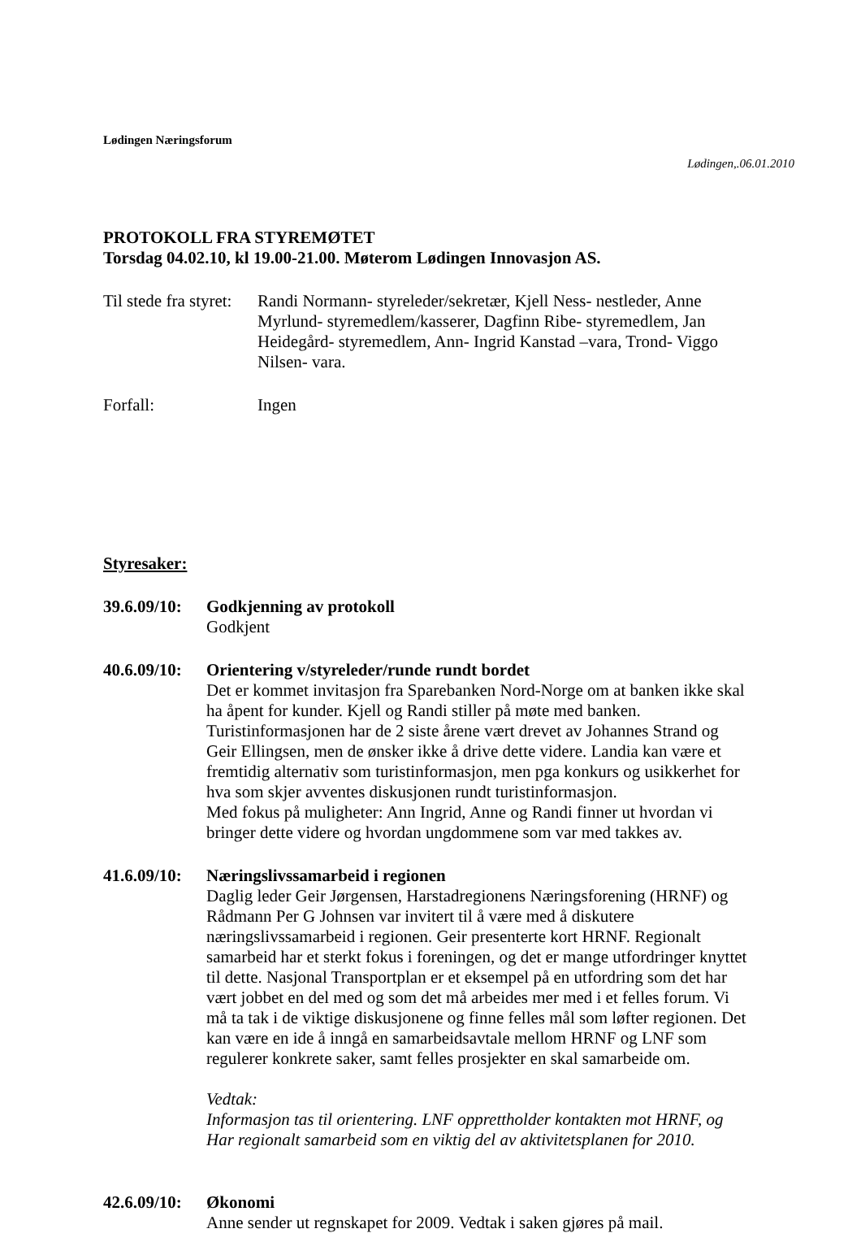Lødingen Næringsforum
Lødingen,.06.01.2010
PROTOKOLL FRA STYREMØTET
Torsdag 04.02.10, kl 19.00-21.00. Møterom Lødingen Innovasjon AS.
Til stede fra styret:
Randi Normann- styreleder/sekretær, Kjell Ness- nestleder, Anne Myrlund- styremedlem/kasserer, Dagfinn Ribe- styremedlem, Jan Heidegård- styremedlem, Ann- Ingrid Kanstad –vara, Trond- Viggo Nilsen- vara.
Forfall: Ingen
Styresaker:
39.6.09/10:
Godkjenning av protokoll
Godkjent
40.6.09/10:
Orientering v/styreleder/runde rundt bordet
Det er kommet invitasjon fra Sparebanken Nord-Norge om at banken ikke skal ha åpent for kunder. Kjell og Randi stiller på møte med banken.
Turistinformasjonen har de 2 siste årene vært drevet av Johannes Strand og Geir Ellingsen, men de ønsker ikke å drive dette videre. Landia kan være et fremtidig alternativ som turistinformasjon, men pga konkurs og usikkerhet for hva som skjer avventes diskusjonen rundt turistinformasjon.
Med fokus på muligheter: Ann Ingrid, Anne og Randi finner ut hvordan vi bringer dette videre og hvordan ungdommene som var med takkes av.
41.6.09/10:
Næringslivssamarbeid i regionen
Daglig leder Geir Jørgensen, Harstadregionens Næringsforening (HRNF) og Rådmann Per G Johnsen var invitert til å være med å diskutere næringslivssamarbeid i regionen. Geir presenterte kort HRNF. Regionalt samarbeid har et sterkt fokus i foreningen, og det er mange utfordringer knyttet til dette. Nasjonal Transportplan er et eksempel på en utfordring som det har vært jobbet en del med og som det må arbeides mer med i et felles forum. Vi må ta tak i de viktige diskusjonene og finne felles mål som løfter regionen. Det kan være en ide å inngå en samarbeidsavtale mellom HRNF og LNF som regulerer konkrete saker, samt felles prosjekter en skal samarbeide om.
Vedtak:
Informasjon tas til orientering. LNF opprettholder kontakten mot HRNF, og Har regionalt samarbeid som en viktig del av aktivitetsplanen for 2010.
42.6.09/10:
Økonomi
Anne sender ut regnskapet for 2009. Vedtak i saken gjøres på mail.